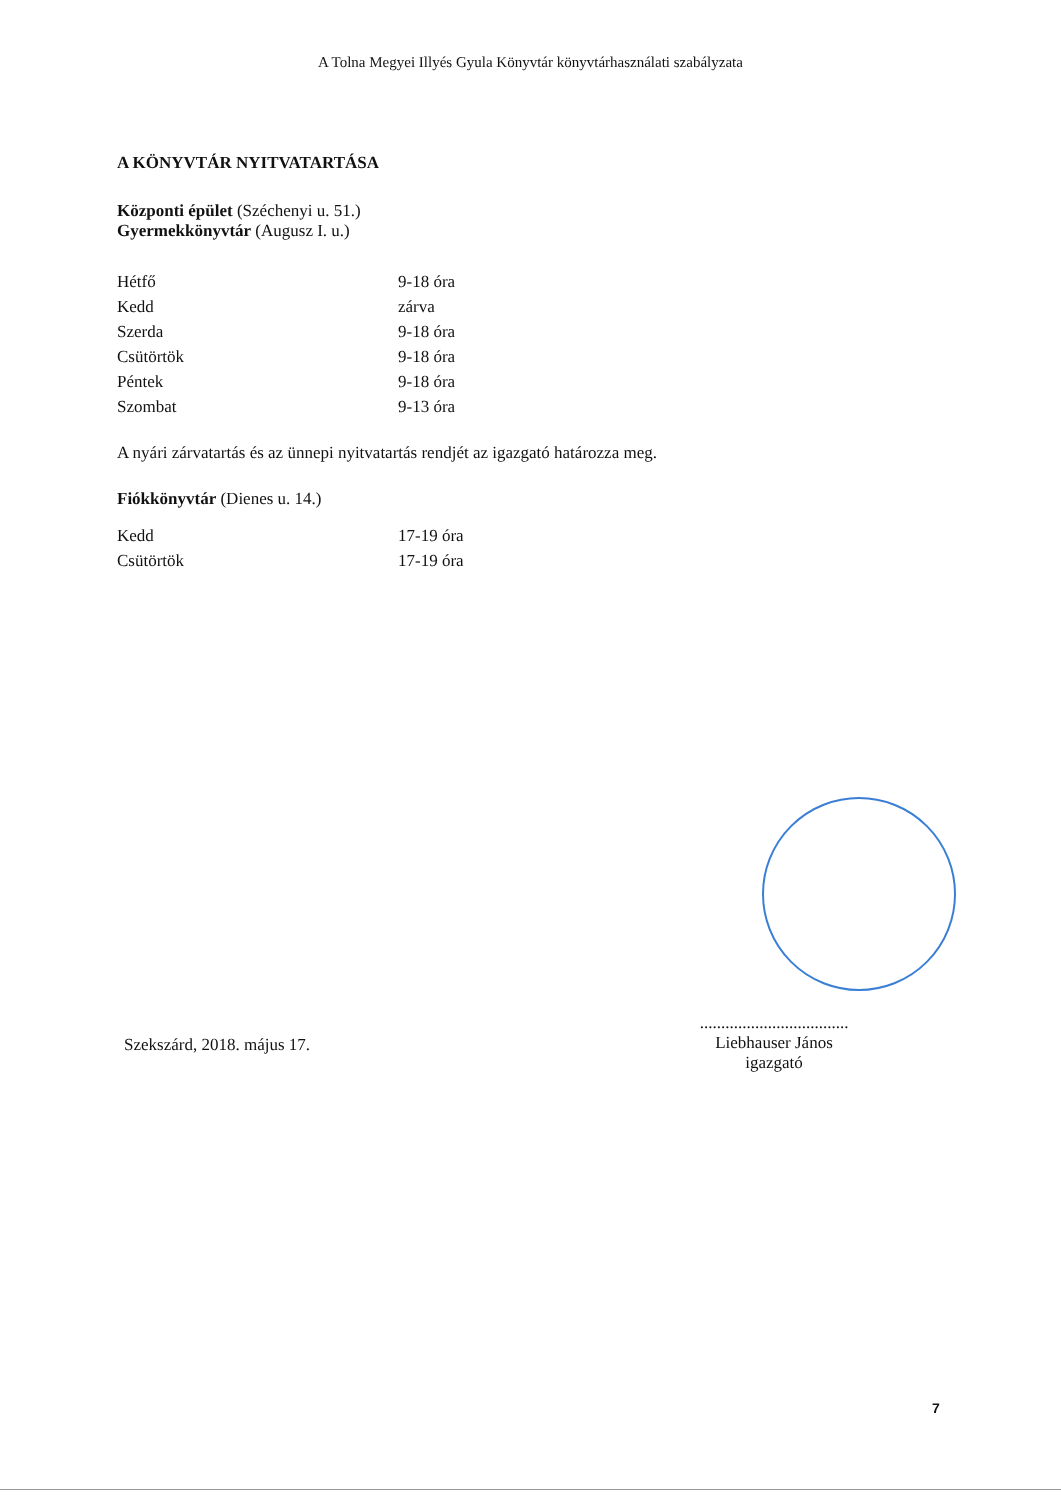A Tolna Megyei Illyés Gyula Könyvtár könyvtárhasználati szabályzata
A KÖNYVTÁR NYITVATARTÁSA
Központi épület (Széchenyi u. 51.)
Gyermekkönyvtár (Augusz I. u.)
| Hétfő | 9-18 óra |
| Kedd | zárva |
| Szerda | 9-18 óra |
| Csütörtök | 9-18 óra |
| Péntek | 9-18 óra |
| Szombat | 9-13 óra |
A nyári zárvatartás és az ünnepi nyitvatartás rendjét az igazgató határozza meg.
Fiókkönyvtár (Dienes u. 14.)
| Kedd | 17-19 óra |
| Csütörtök | 17-19 óra |
Szekszárd, 2018. május 17.
...................................
Liebhauser János
igazgató
7